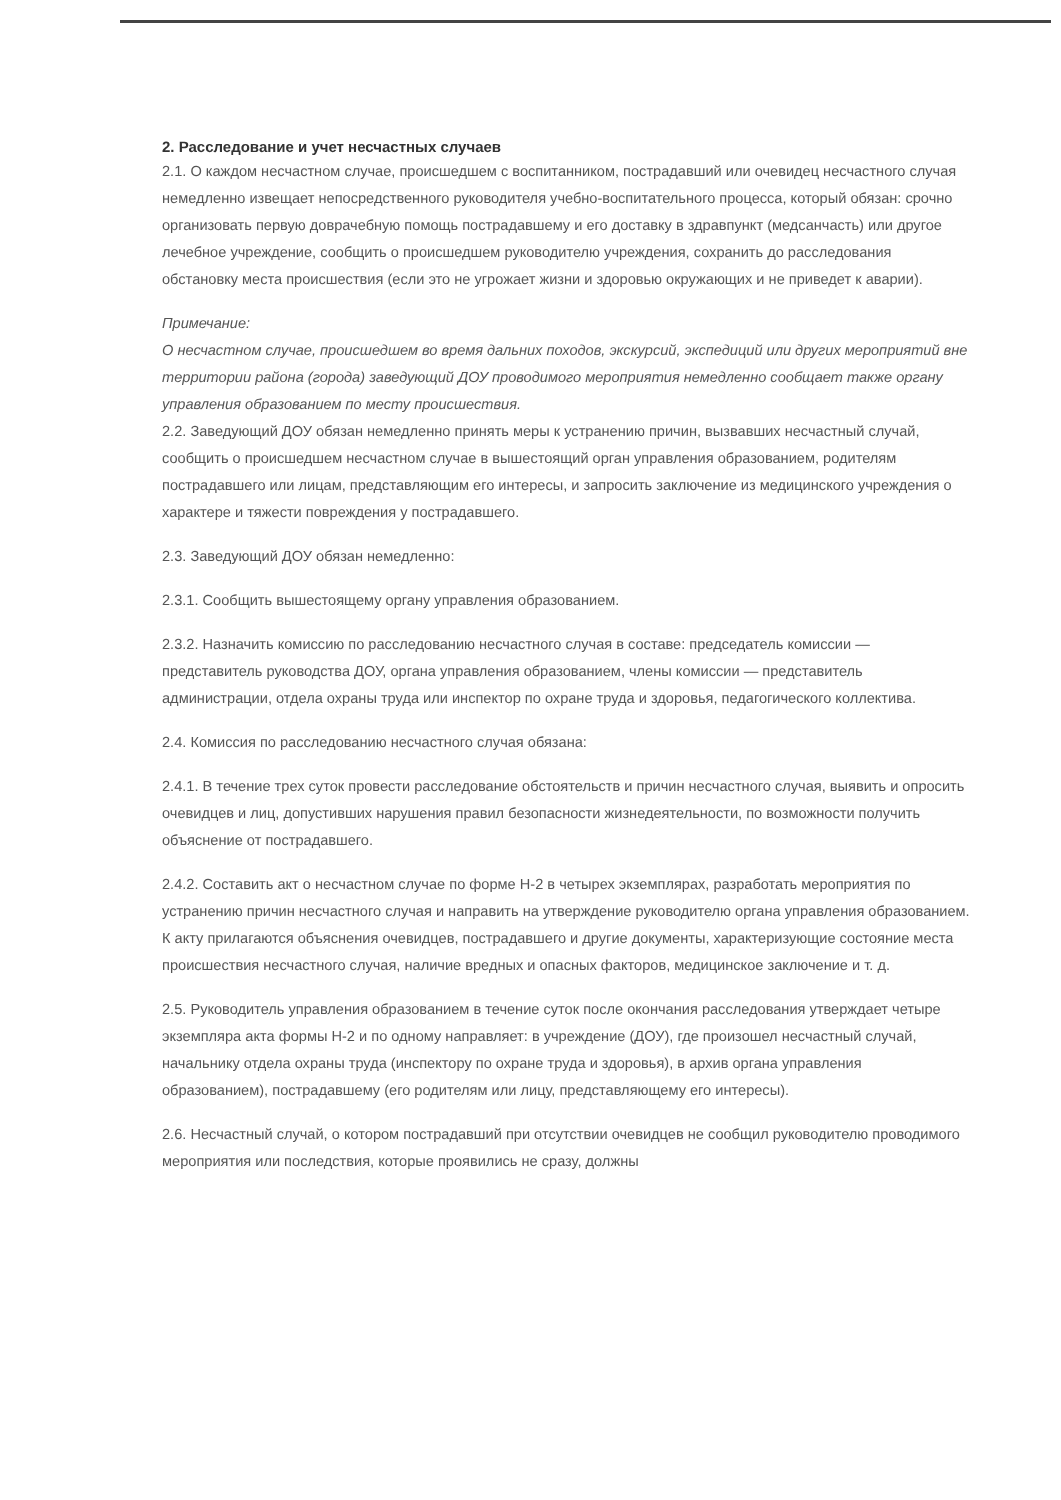2. Расследование и учет несчастных случаев
2.1. О каждом несчастном случае, происшедшем с воспитанником, пострадавший или очевидец несчастного случая немедленно извещает непосредственного руководителя учебно-воспитательного процесса, который обязан: срочно организовать первую доврачебную помощь пострадавшему и его доставку в здравпункт (медсанчасть) или другое лечебное учреждение, сообщить о происшедшем руководителю учреждения, сохранить до расследования обстановку места происшествия (если это не угрожает жизни и здоровью окружающих и не приведет к аварии).
Примечание:
О несчастном случае, происшедшем во время дальних походов, экскурсий, экспедиций или других мероприятий вне территории района (города) заведующий ДОУ проводимого мероприятия немедленно сообщает также органу управления образованием по месту происшествия.
2.2. Заведующий ДОУ обязан немедленно принять меры к устранению причин, вызвавших несчастный случай, сообщить о происшедшем несчастном случае в вышестоящий орган управления образованием, родителям пострадавшего или лицам, представляющим его интересы, и запросить заключение из медицинского учреждения о характере и тяжести повреждения у пострадавшего.
2.3. Заведующий ДОУ обязан немедленно:
2.3.1. Сообщить вышестоящему органу управления образованием.
2.3.2. Назначить комиссию по расследованию несчастного случая в составе: председатель комиссии — представитель руководства ДОУ, органа управления образованием, члены комиссии — представитель администрации, отдела охраны труда или инспектор по охране труда и здоровья, педагогического коллектива.
2.4. Комиссия по расследованию несчастного случая обязана:
2.4.1. В течение трех суток провести расследование обстоятельств и причин несчастного случая, выявить и опросить очевидцев и лиц, допустивших нарушения правил безопасности жизнедеятельности, по возможности получить объяснение от пострадавшего.
2.4.2. Составить акт о несчастном случае по форме Н-2 в четырех экземплярах, разработать мероприятия по устранению причин несчастного случая и направить на утверждение руководителю органа управления образованием. К акту прилагаются объяснения очевидцев, пострадавшего и другие документы, характеризующие состояние места происшествия несчастного случая, наличие вредных и опасных факторов, медицинское заключение и т. д.
2.5. Руководитель управления образованием в течение суток после окончания расследования утверждает четыре экземпляра акта формы Н-2 и по одному направляет: в учреждение (ДОУ), где произошел несчастный случай, начальнику отдела охраны труда (инспектору по охране труда и здоровья), в архив органа управления образованием), пострадавшему (его родителям или лицу, представляющему его интересы).
2.6. Несчастный случай, о котором пострадавший при отсутствии очевидцев не сообщил руководителю проводимого мероприятия или последствия, которые проявились не сразу, должны